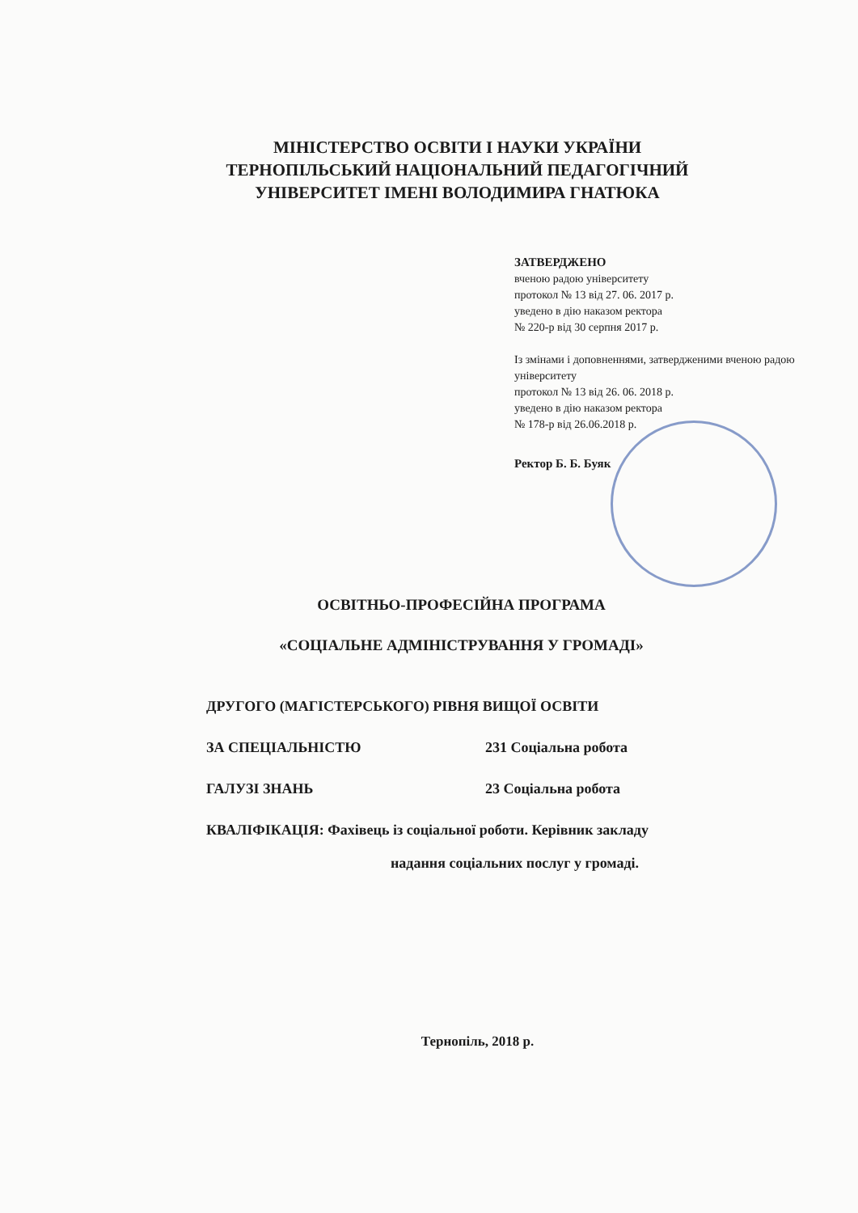МІНІСТЕРСТВО ОСВІТИ І НАУКИ УКРАЇНИ
ТЕРНОПІЛЬСЬКИЙ НАЦІОНАЛЬНИЙ ПЕДАГОГІЧНИЙ
УНІВЕРСИТЕТ ІМЕНІ ВОЛОДИМИРА ГНАТЮКА
ЗАТВЕРДЖЕНО
вченою радою університету
протокол № 13 від 27. 06. 2017 р.
уведено в дію наказом ректора
№ 220-р від 30 серпня 2017 р.
Із змінами і доповненнями, затвердженими вченою радою університету
протокол № 13 від 26. 06. 2018 р.
уведено в дію наказом ректора
№ 178-р від 26.06.2018 р.
Ректор Б. Б. Буяк
ОСВІТНЬО-ПРОФЕСІЙНА ПРОГРАМА
«СОЦІАЛЬНЕ АДМІНІСТРУВАННЯ У ГРОМАДІ»
ДРУГОГО (МАГІСТЕРСЬКОГО) РІВНЯ ВИЩОЇ ОСВІТИ
ЗА СПЕЦІАЛЬНІСТЮ 231 Соціальна робота
ГАЛУЗІ ЗНАНЬ 23 Соціальна робота
КВАЛІФІКАЦІЯ: Фахівець із соціальної роботи. Керівник закладу
надання соціальних послуг у громаді.
Тернопіль, 2018 р.